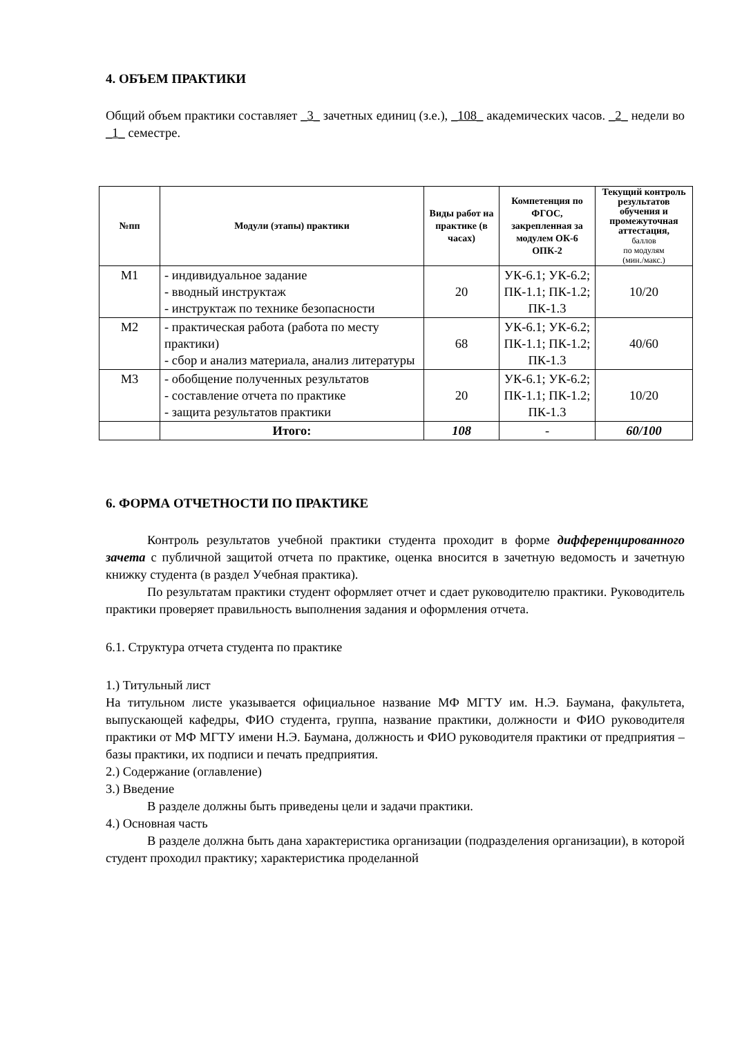4. ОБЪЕМ ПРАКТИКИ
Общий объем практики составляет _3_ зачетных единиц (з.е.), _108_ академических часов. _2_ недели во _1_ семестре.
| №пп | Модули (этапы) практики | Виды работ на практике (в часах) | Компетенция по ФГОС, закрепленная за модулем ОК-6 ОПК-2 | Текущий контроль результатов обучения и промежуточная аттестация, баллов по модулям (мин./макс.) |
| --- | --- | --- | --- | --- |
| М1 | - индивидуальное задание - вводный инструктаж - инструктаж по технике безопасности | 20 | УК-6.1; УК-6.2; ПК-1.1; ПК-1.2; ПК-1.3 | 10/20 |
| М2 | - практическая работа (работа по месту практики) - сбор и анализ материала, анализ литературы | 68 | УК-6.1; УК-6.2; ПК-1.1; ПК-1.2; ПК-1.3 | 40/60 |
| М3 | - обобщение полученных результатов - составление отчета по практике - защита результатов практики | 20 | УК-6.1; УК-6.2; ПК-1.1; ПК-1.2; ПК-1.3 | 10/20 |
| | Итого: | 108 | - | 60/100 |
6. ФОРМА ОТЧЕТНОСТИ ПО ПРАКТИКЕ
Контроль результатов учебной практики студента проходит в форме дифференцированного зачета с публичной защитой отчета по практике, оценка вносится в зачетную ведомость и зачетную книжку студента (в раздел Учебная практика).
По результатам практики студент оформляет отчет и сдает руководителю практики. Руководитель практики проверяет правильность выполнения задания и оформления отчета.
6.1. Структура отчета студента по практике
1.) Титульный лист
На титульном листе указывается официальное название МФ МГТУ им. Н.Э. Баумана, факультета, выпускающей кафедры, ФИО студента, группа, название практики, должности и ФИО руководителя практики от МФ МГТУ имени Н.Э. Баумана, должность и ФИО руководителя практики от предприятия – базы практики, их подписи и печать предприятия.
2.) Содержание (оглавление)
3.) Введение
В разделе должны быть приведены цели и задачи практики.
4.) Основная часть
В разделе должна быть дана характеристика организации (подразделения организации), в которой студент проходил практику; характеристика проделанной